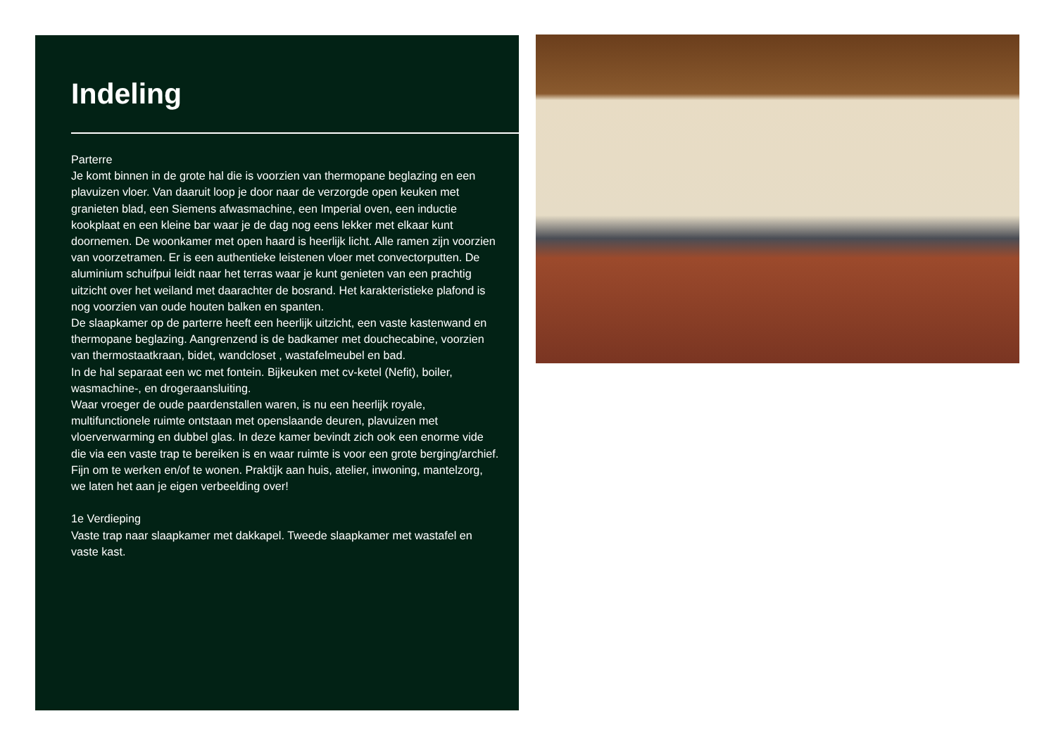Indeling
Parterre
Je komt binnen in de grote hal die is voorzien van thermopane beglazing en een plavuizen vloer. Van daaruit loop je door naar de verzorgde open keuken met granieten blad, een Siemens afwasmachine, een Imperial oven, een inductie kookplaat en een kleine bar waar je de dag nog eens lekker met elkaar kunt doornemen. De woonkamer met open haard is heerlijk licht. Alle ramen zijn voorzien van voorzetramen. Er is een authentieke leistenen vloer met convectorputten. De aluminium schuifpui leidt naar het terras waar je kunt genieten van een prachtig uitzicht over het weiland met daarachter de bosrand. Het karakteristieke plafond is nog voorzien van oude houten balken en spanten.
De slaapkamer op de parterre heeft een heerlijk uitzicht, een vaste kastenwand en thermopane beglazing. Aangrenzend is de badkamer met douchecabine, voorzien van thermostaatkraan, bidet, wandcloset , wastafelmeubel en bad.
In de hal separaat een wc met fontein. Bijkeuken met cv-ketel (Nefit), boiler, wasmachine-, en drogeraansluiting.
Waar vroeger de oude paardenstallen waren, is nu een heerlijk royale, multifunctionele ruimte ontstaan met openslaande deuren, plavuizen met vloerverwarming en dubbel glas. In deze kamer bevindt zich ook een enorme vide die via een vaste trap te bereiken is en waar ruimte is voor een grote berging/archief. Fijn om te werken en/of te wonen. Praktijk aan huis, atelier, inwoning, mantelzorg, we laten het aan je eigen verbeelding over!
1e Verdieping
Vaste trap naar slaapkamer met dakkapel. Tweede slaapkamer met wastafel en vaste kast.